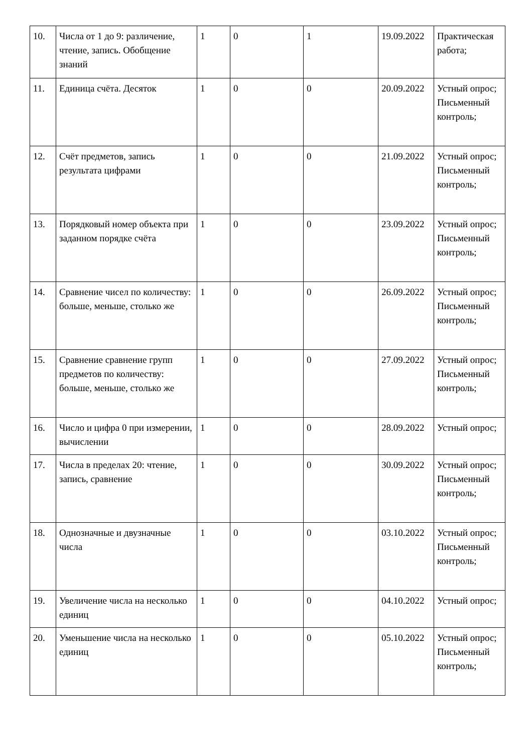| 10. | Числа от 1 до 9: различение, чтение, запись. Обобщение знаний | 1 | 0 | 1 | 19.09.2022 | Практическая работа; |
| 11. | Единица счёта. Десяток | 1 | 0 | 0 | 20.09.2022 | Устный опрос; Письменный контроль; |
| 12. | Счёт предметов, запись результата цифрами | 1 | 0 | 0 | 21.09.2022 | Устный опрос; Письменный контроль; |
| 13. | Порядковый номер объекта при заданном порядке счёта | 1 | 0 | 0 | 23.09.2022 | Устный опрос; Письменный контроль; |
| 14. | Сравнение чисел по количеству: больше, меньше, столько же | 1 | 0 | 0 | 26.09.2022 | Устный опрос; Письменный контроль; |
| 15. | Сравнение сравнение групп предметов по количеству: больше, меньше, столько же | 1 | 0 | 0 | 27.09.2022 | Устный опрос; Письменный контроль; |
| 16. | Число и цифра 0 при измерении, вычислении | 1 | 0 | 0 | 28.09.2022 | Устный опрос; |
| 17. | Числа в пределах 20: чтение, запись, сравнение | 1 | 0 | 0 | 30.09.2022 | Устный опрос; Письменный контроль; |
| 18. | Однозначные и двузначные числа | 1 | 0 | 0 | 03.10.2022 | Устный опрос; Письменный контроль; |
| 19. | Увеличение числа на несколько единиц | 1 | 0 | 0 | 04.10.2022 | Устный опрос; |
| 20. | Уменьшение числа на несколько единиц | 1 | 0 | 0 | 05.10.2022 | Устный опрос; Письменный контроль; |